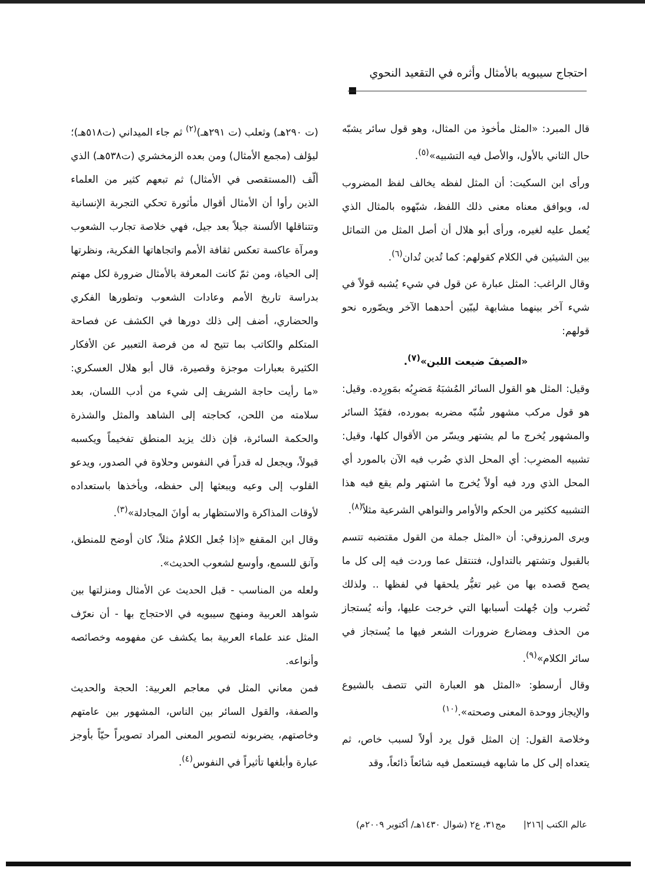احتجاج سيبويه بالأمثال وأثره في التقعيد النحوي
(ت ٢٩٠هـ) وثعلب (ت ٢٩١هـ)<sup>(٢)</sup> ثم جاء الميداني (ت٥١٨هـ)؛ ليؤلف (مجمع الأمثال) ومن بعده الزمخشري (ت٥٣٨هـ) الذي ألّف (المستقصى في الأمثال) ثم تبعهم كثير من العلماء الذين رأوا أن الأمثال أقوال مأثورة تحكي التجربة الإنسانية وتتناقلها الألسنة جيلاً بعد جيل، فهي خلاصة تجارب الشعوب ومرآة عاكسة تعكس ثقافة الأمم واتجاهاتها الفكرية، ونظرتها إلى الحياة، ومن ثمّ كانت المعرفة بالأمثال ضرورة لكل مهتم بدراسة تاريخ الأمم وعادات الشعوب وتطورها الفكري والحضاري، أضف إلى ذلك دورها في الكشف عن فصاحة المتكلم والكاتب بما تتيح له من فرصة التعبير عن الأفكار الكثيرة بعبارات موجزة وقصيرة، قال أبو هلال العسكري: «ما رأيت حاجة الشريف إلى شيء من أدب اللسان، بعد سلامته من اللحن، كحاجته إلى الشاهد والمثل والشذرة والحكمة السائرة، فإن ذلك يزيد المنطق تفخيماً ويكسبه قبولاً، ويجعل له قدراً في النفوس وحلاوة في الصدور، ويدعو القلوب إلى وعيه ويبعثها إلى حفظه، ويأخذها باستعداده لأوقات المذاكرة والاستظهار به أوانَ المجادلة»<sup>(٣)</sup>.
وقال ابن المقفع «إذا جُعل الكلامُ مثلاً، كان أوضح للمنطق، وآنق للسمع، وأوسع لشعوب الحديث».
ولعله من المناسب - قبل الحديث عن الأمثال ومنزلتها بين شواهد العربية ومنهج سيبويه في الاحتجاج بها - أن نعرّف المثل عند علماء العربية بما يكشف عن مفهومه وخصائصه وأنواعه.
فمن معاني المثل في معاجم العربية: الحجة والحديث والصفة، والقول السائر بين الناس، المشهور بين عامتهم وخاصتهم، يضربونه لتصوير المعنى المراد تصويراً حيّاً بأوجز عبارة وأبلغها تأثيراً في النفوس<sup>(٤)</sup>.
قال المبرد: «المثل مأخوذ من المثال، وهو قول سائر يشبّه حال الثاني بالأول، والأصل فيه التشبيه»<sup>(٥)</sup>.
ورأى ابن السكيت: أن المثل لفظه يخالف لفظ المضروب له، ويوافق معناه معنى ذلك اللفظ، شبّهوه بالمثال الذي يُعمل عليه لغيره، ورأى أبو هلال أن أصل المثل من التماثل بين الشيئين في الكلام كقولهم: كما تُدين تُدان<sup>(٦)</sup>.
وقال الراغب: المثل عبارة عن قول في شيء يُشبه قولاً في شيء آخر بينهما مشابهة ليبّين أحدهما الآخر ويصّوره نحو قولهم:
«الصيفَ ضيعت اللبن»<sup>(٧)</sup>.
وقيل: المثل هو القول السائر المُشبَهُ مَضرِبُه بمَورِده. وقيل: هو قول مركب مشهور شُبّه مضربه بمورده، فقيّدُ السائر والمشهور يُخرج ما لم يشتهر ويسّر من الأقوال كلها، وقيل: تشبيه المضرِب: أي المحل الذي ضُرب فيه الآن بالمورد أي المحل الذي ورد فيه أولاً يُخرج ما اشتهر ولم يقع فيه هذا التشبيه ككثير من الحكم والأوامر والنواهي الشرعية مثلاً<sup>(٨)</sup>.
ويرى المرزوقي: أن «المثل جملة من القول مقتضبه تتسم بالقبول وتشتهر بالتداول، فتنتقل عما وردت فيه إلى كل ما يصح قصده بها من غير تغيُّر يلحقها في لفظها .. ولذلك تُضرب وإن جُهلت أسبابها التي خرجت عليها، وأنه يُستجاز من الحذف ومضارع ضرورات الشعر فيها ما يُستجاز في سائر الكلام»<sup>(٩)</sup>.
وقال أرسطو: «المثل هو العبارة التي تتصف بالشيوع والإيجاز ووحدة المعنى وصحته».<sup>(١٠)</sup>
وخلاصة القول: إن المثل قول يرد أولاً لسبب خاص، ثم يتعداه إلى كل ما شابهه فيستعمل فيه شائعاً ذائعاً، وقد
عالم الكتب |٢١٦| مج٣١، ع٢ (شوال ١٤٣٠هـ/ أكتوبر ٢٠٠٩م)